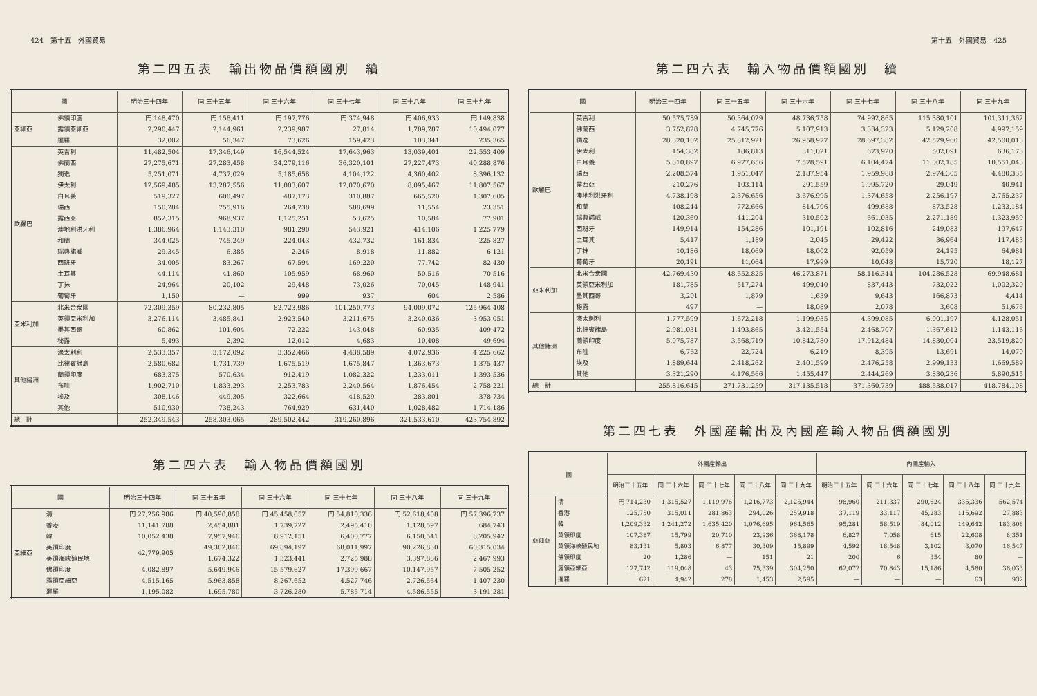424　第十五　外國貿易
第二四五表　輸出物品價額國別　續
| 國 | | 明治三十四年 | 同 三十五年 | 同 三十六年 | 同 三十七年 | 同 三十八年 | 同 三十九年 |
| --- | --- | --- | --- | --- | --- | --- | --- |
| 亞細亞 | 佛領印度 | 円 148,470 | 円 158,411 | 円 197,776 | 円 374,948 | 円 406,933 | 円 149,838 |
| | 露領亞細亞 | 2,290,447 | 2,144,961 | 2,239,987 | 27,814 | 1,709,787 | 10,494,077 |
| | 暹羅 | 32,002 | 56,347 | 73,626 | 159,423 | 103,341 | 235,365 |
| 歐羅巴 | 英吉利 | 11,482,504 | 17,346,149 | 16,544,524 | 17,643,963 | 13,039,401 | 22,553,409 |
| | 佛蘭西 | 27,275,671 | 27,283,458 | 34,279,116 | 36,320,101 | 27,227,473 | 40,288,876 |
| | 獨逸 | 5,251,071 | 4,737,029 | 5,185,658 | 4,104,122 | 4,360,402 | 8,396,132 |
| | 伊太利 | 12,569,485 | 13,287,556 | 11,003,607 | 12,070,670 | 8,095,467 | 11,807,567 |
| | 白耳義 | 519,327 | 600,497 | 487,173 | 310,887 | 665,520 | 1,307,605 |
| | 瑞西 | 150,284 | 755,916 | 264,738 | 588,699 | 11,554 | 23,351 |
| | 露西亞 | 852,315 | 968,937 | 1,125,251 | 53,625 | 10,584 | 77,901 |
| | 澳地利洪牙利 | 1,386,964 | 1,143,310 | 981,290 | 543,921 | 414,106 | 1,225,779 |
| | 和蘭 | 344,025 | 745,249 | 224,043 | 432,732 | 161,834 | 225,827 |
| | 瑞典諾威 | 29,345 | 6,385 | 2,246 | 8,918 | 11,882 | 6,121 |
| | 西班牙 | 34,005 | 83,267 | 67,594 | 169,220 | 77,742 | 82,430 |
| | 土耳其 | 44,114 | 41,860 | 105,959 | 68,960 | 50,516 | 70,516 |
| | 丁抹 | 24,964 | 20,102 | 29,448 | 73,026 | 70,045 | 148,941 |
| | 葡萄牙 | 1,150 | — | 999 | 937 | 604 | 2,586 |
| 亞米利加 | 北米合衆國 | 72,309,359 | 80,232,805 | 82,723,986 | 101,250,773 | 94,009,072 | 125,964,408 |
| | 英領亞米利加 | 3,276,114 | 3,485,841 | 2,923,540 | 3,211,675 | 3,240,036 | 3,953,051 |
| | 墨其西哥 | 60,862 | 101,604 | 72,222 | 143,048 | 60,935 | 409,472 |
| | 秘露 | 5,493 | 2,392 | 12,012 | 4,683 | 10,408 | 49,694 |
| 其他諸洲 | 濠太剌利 | 2,533,357 | 3,172,092 | 3,352,466 | 4,438,589 | 4,072,936 | 4,225,662 |
| | 比律賓諸島 | 2,580,682 | 1,731,739 | 1,675,519 | 1,675,847 | 1,363,673 | 1,375,437 |
| | 蘭領印度 | 683,375 | 570,634 | 912,419 | 1,082,322 | 1,233,011 | 1,393,536 |
| | 布哇 | 1,902,710 | 1,833,293 | 2,253,783 | 2,240,564 | 1,876,454 | 2,758,221 |
| | 埃及 | 308,146 | 449,305 | 322,664 | 418,529 | 283,801 | 378,734 |
| | 其他 | 510,930 | 738,243 | 764,929 | 631,440 | 1,028,482 | 1,714,186 |
| 總 計 | | 252,349,543 | 258,303,065 | 289,502,442 | 319,260,896 | 321,533,610 | 423,754,892 |
第二四六表　輸入物品價額國別
| 國 | | 明治三十四年 | 同 三十五年 | 同 三十六年 | 同 三十七年 | 同 三十八年 | 同 三十九年 |
| --- | --- | --- | --- | --- | --- | --- | --- |
| 亞細亞 | 清 | 円 27,256,986 | 円 40,590,858 | 円 45,458,057 | 円 54,810,336 | 円 52,618,408 | 円 57,396,737 |
| | 香港 | 11,141,788 | 2,454,881 | 1,739,727 | 2,495,410 | 1,128,597 | 684,743 |
| | 韓 | 10,052,438 | 7,957,946 | 8,912,151 | 6,400,777 | 6,150,541 | 8,205,942 |
| | 英領印度 | 42,779,905 | 49,302,846 | 69,894,197 | 68,011,997 | 90,226,830 | 60,315,034 |
| | 英領海峽殖民地 | | 1,674,322 | 1,323,441 | 2,725,988 | 3,397,886 | 2,467,993 |
| | 佛領印度 | 4,082,897 | 5,649,946 | 15,579,627 | 17,399,667 | 10,147,957 | 7,505,252 |
| | 露領亞細亞 | 4,515,165 | 5,963,858 | 8,267,652 | 4,527,746 | 2,726,564 | 1,407,230 |
| | 暹羅 | 1,195,082 | 1,695,780 | 3,726,280 | 5,785,714 | 4,586,555 | 3,191,281 |
第十五　外國貿易　425
第二四六表　輸入物品價額國別　續
| 國 | | 明治三十四年 | 同 三十五年 | 同 三十六年 | 同 三十七年 | 同 三十八年 | 同 三十九年 |
| --- | --- | --- | --- | --- | --- | --- | --- |
| 歐羅巴 | 英吉利 | 50,575,789 | 50,364,029 | 48,736,758 | 74,992,865 | 115,380,101 | 101,311,362 |
| | 佛蘭西 | 3,752,828 | 4,745,776 | 5,107,913 | 3,334,323 | 5,129,208 | 4,997,159 |
| | 獨逸 | 28,320,102 | 25,812,921 | 26,958,977 | 28,697,382 | 42,579,960 | 42,500,013 |
| | 伊太利 | 154,382 | 186,813 | 311,021 | 673,920 | 502,091 | 636,173 |
| | 白耳義 | 5,810,897 | 6,977,656 | 7,578,591 | 6,104,474 | 11,002,185 | 10,551,043 |
| | 瑞西 | 2,208,574 | 1,951,047 | 2,187,954 | 1,959,988 | 2,974,305 | 4,480,335 |
| | 露西亞 | 210,276 | 103,114 | 291,559 | 1,995,720 | 29,049 | 40,941 |
| | 澳地利洪牙利 | 4,738,198 | 2,376,656 | 3,676,995 | 1,374,658 | 2,256,197 | 2,765,237 |
| | 和蘭 | 408,244 | 772,666 | 814,706 | 499,688 | 873,528 | 1,233,184 |
| | 瑞典諾威 | 420,360 | 441,204 | 310,502 | 661,035 | 2,271,189 | 1,323,959 |
| | 西班牙 | 149,914 | 154,286 | 101,191 | 102,816 | 249,083 | 197,647 |
| | 土耳其 | 5,417 | 1,189 | 2,045 | 29,422 | 36,964 | 117,483 |
| | 丁抹 | 10,186 | 18,069 | 18,002 | 92,059 | 24,195 | 64,981 |
| | 葡萄牙 | 20,191 | 11,064 | 17,999 | 10,048 | 15,720 | 18,127 |
| 亞米利加 | 北米合衆國 | 42,769,430 | 48,652,825 | 46,273,871 | 58,116,344 | 104,286,528 | 69,948,681 |
| | 英領亞米利加 | 181,785 | 517,274 | 499,040 | 837,443 | 732,022 | 1,002,320 |
| | 墨其西哥 | 3,201 | 1,879 | 1,639 | 9,643 | 166,873 | 4,414 |
| | 秘露 | 497 | — | 18,089 | 2,078 | 3,608 | 51,676 |
| 其他諸洲 | 濠太剌利 | 1,777,599 | 1,672,218 | 1,199,935 | 4,399,085 | 6,001,197 | 4,128,051 |
| | 比律賓諸島 | 2,981,031 | 1,493,865 | 3,421,554 | 2,468,707 | 1,367,612 | 1,143,116 |
| | 蘭領印度 | 5,075,787 | 3,568,719 | 10,842,780 | 17,912,484 | 14,830,004 | 23,519,820 |
| | 布哇 | 6,762 | 22,724 | 6,219 | 8,395 | 13,691 | 14,070 |
| | 埃及 | 1,889,644 | 2,418,262 | 2,401,599 | 2,476,258 | 2,999,133 | 1,669,589 |
| | 其他 | 3,321,290 | 4,176,566 | 1,455,447 | 2,444,269 | 3,830,236 | 5,890,515 |
| 總 計 | | 255,816,645 | 271,731,259 | 317,135,518 | 371,360,739 | 488,538,017 | 418,784,108 |
第二四七表　外國産輸出及內國産輸入物品價額國別
| 國 | | 外國産輸出 | | | | | 內國産輸入 | | | | |
| --- | --- | --- | --- | --- | --- | --- | --- | --- | --- | --- | --- |
| | | 明治三十五年 | 同 三十六年 | 同 三十七年 | 同 三十八年 | 同 三十九年 | 明治三十五年 | 同 三十六年 | 同 三十七年 | 同 三十八年 | 同 三十九年 |
| 亞細亞 | 清 | 円 714,230 | 1,315,527 | 1,119,976 | 1,216,773 | 2,125,944 | 98,960 | 211,337 | 290,624 | 335,336 | 562,574 |
| | 香港 | 125,750 | 315,011 | 281,863 | 294,026 | 259,918 | 37,119 | 33,117 | 45,283 | 115,692 | 27,883 |
| | 韓 | 1,209,332 | 1,241,272 | 1,635,420 | 1,076,695 | 964,565 | 95,281 | 58,519 | 84,012 | 149,642 | 183,808 |
| | 英領印度 | 107,387 | 15,799 | 20,710 | 23,936 | 368,178 | 6,827 | 7,058 | 615 | 22,608 | 8,351 |
| | 英領海峽殖民地 | 83,131 | 5,803 | 6,877 | 30,309 | 15,899 | 4,592 | 18,548 | 3,102 | 3,070 | 16,547 |
| | 佛領印度 | 20 | 1,286 | — | 151 | 21 | 200 | 6 | 354 | 80 | — |
| | 露領亞細亞 | 127,742 | 119,048 | 43 | 75,339 | 304,250 | 62,072 | 70,843 | 15,186 | 4,580 | 36,033 |
| | 暹羅 | 621 | 4,942 | 278 | 1,453 | 2,595 | — | — | — | 63 | 932 |